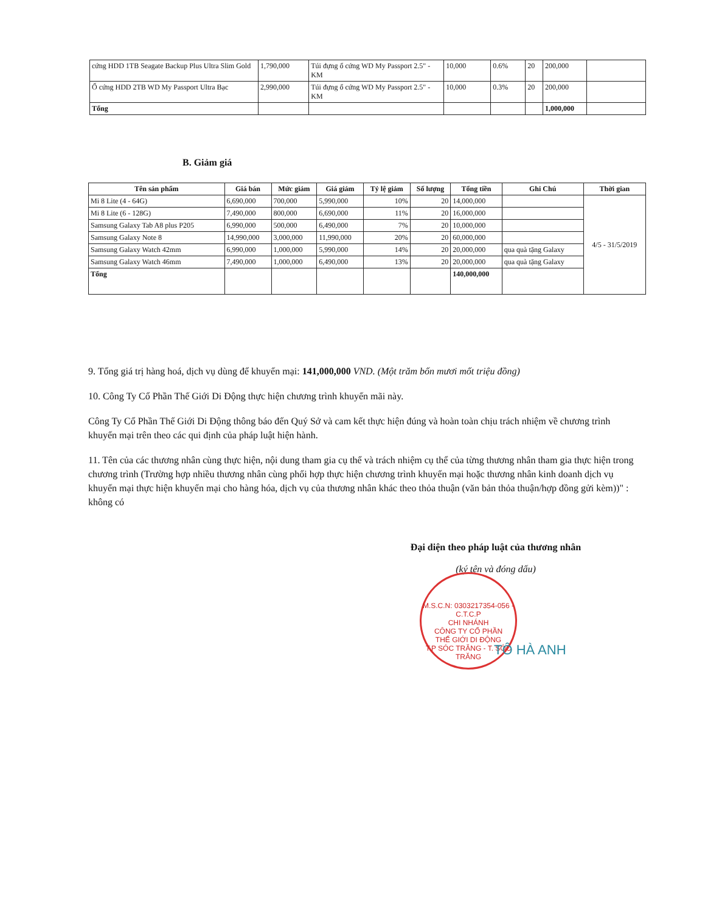| cứng HDD 1TB Seagate Backup Plus Ultra Slim Gold | 1,790,000 | Túi đựng ổ cứng WD My Passport 2.5" - KM | 10,000 | 0.6% | 20 | 200,000 | |
| Ổ cứng HDD 2TB WD My Passport Ultra Bạc | 2,990,000 | Túi đựng ổ cứng WD My Passport 2.5" - KM | 10,000 | 0.3% | 20 | 200,000 | |
| Tổng | | | | | | 1,000,000 | |
B. Giảm giá
| Tên sản phẩm | Giá bán | Mức giảm | Giá giảm | Tỷ lệ giảm | Số lượng | Tổng tiền | Ghi Chú | Thời gian |
| --- | --- | --- | --- | --- | --- | --- | --- | --- |
| Mi 8 Lite (4 - 64G) | 6,690,000 | 700,000 | 5,990,000 | 10% | 20 | 14,000,000 | | 4/5 - 31/5/2019 |
| Mi 8 Lite (6 - 128G) | 7,490,000 | 800,000 | 6,690,000 | 11% | 20 | 16,000,000 | | |
| Samsung Galaxy Tab A8 plus P205 | 6,990,000 | 500,000 | 6,490,000 | 7% | 20 | 10,000,000 | | |
| Samsung Galaxy Note 8 | 14,990,000 | 3,000,000 | 11,990,000 | 20% | 20 | 60,000,000 | | |
| Samsung Galaxy Watch 42mm | 6,990,000 | 1,000,000 | 5,990,000 | 14% | 20 | 20,000,000 | qua quà tặng Galaxy | |
| Samsung Galaxy Watch 46mm | 7,490,000 | 1,000,000 | 6,490,000 | 13% | 20 | 20,000,000 | qua quà tặng Galaxy | |
| Tổng | | | | | | 140,000,000 | | |
9. Tổng giá trị hàng hoá, dịch vụ dùng để khuyến mại: 141,000,000 VND. (Một trăm bốn mươi mốt triệu đồng)
10. Công Ty Cổ Phần Thế Giới Di Động thực hiện chương trình khuyến mãi này.
Công Ty Cổ Phần Thế Giới Di Động thông báo đến Quý Sở và cam kết thực hiện đúng và hoàn toàn chịu trách nhiệm về chương trình khuyến mại trên theo các qui định của pháp luật hiện hành.
11. Tên của các thương nhân cùng thực hiện, nội dung tham gia cụ thể và trách nhiệm cụ thể của từng thương nhân tham gia thực hiện trong chương trình (Trường hợp nhiều thương nhân cùng phối hợp thực hiện chương trình khuyến mại hoặc thương nhân kinh doanh dịch vụ khuyến mại thực hiện khuyến mại cho hàng hóa, dịch vụ của thương nhân khác theo thỏa thuận (văn bản thỏa thuận/hợp đồng gửi kèm))" : không có
Đại diện theo pháp luật của thương nhân
(ký tên và đóng dấu)
M.S.C.N: 0303217354-056 - C.T.C.P
CHI NHÁNH
CÔNG TY CỔ PHẦN
THẾ GIỚI DI ĐỘNG
T.P SÓC TRĂNG - T. SÓC TRĂNG
TÔ HÀ ANH